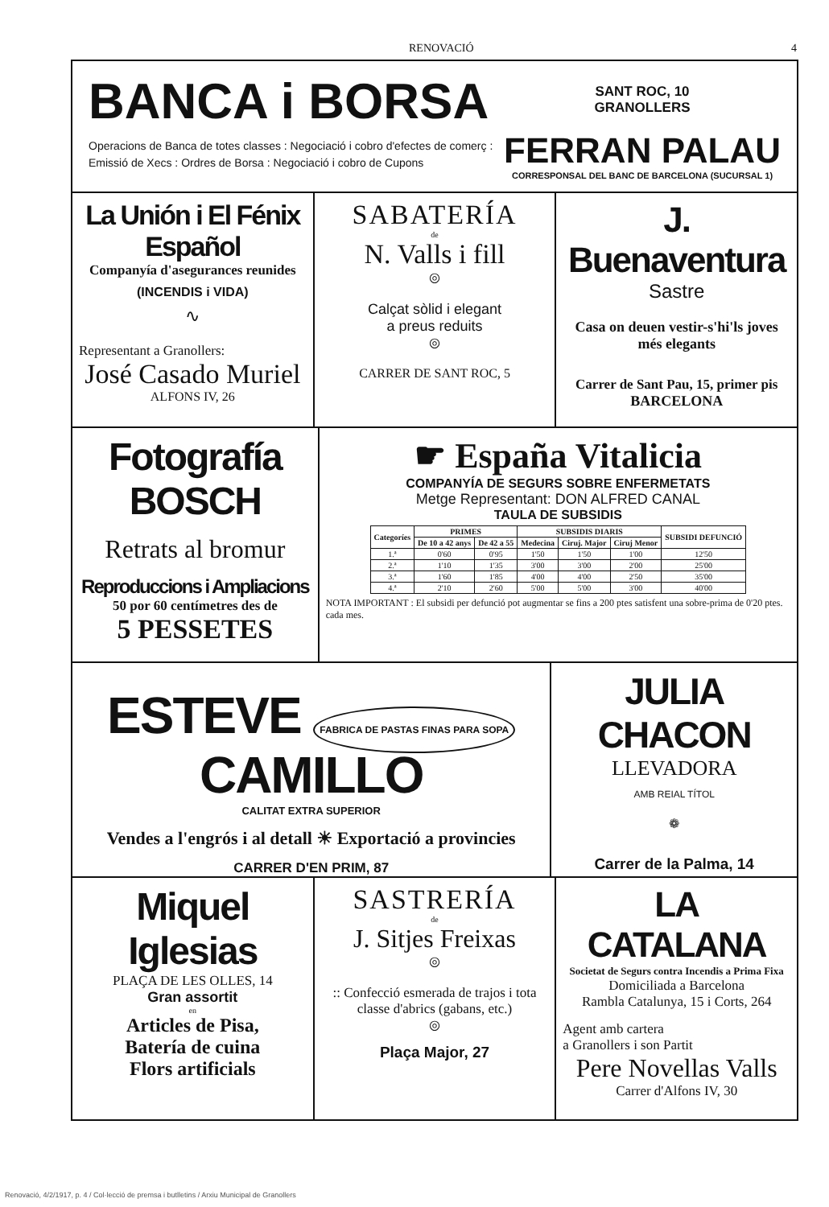RENOVACIÓ 4
BANCA i BORSA
Operacions de Banca de totes classes : Negociació i cobro d'efectes de comerç : Emissió de Xecs : Ordres de Borsa : Negociació i cobro de Cupons
SANT ROC, 10
GRANOLLERS
FERRAN PALAU
CORRESPONSAL DEL BANC DE BARCELONA (SUCURSAL 1)
La Unión i El Fénix Español
Companyía d'asegurances reunides
(INCENDIS i VIDA)
∿
Representant a Granollers:
José Casado Muriel
ALFONS IV, 26
SABATERÍA
de
N. Valls i fill
◎
Calçat sòlid i elegant
a preus reduits
◎
CARRER DE SANT ROC, 5
J. Buenaventura
Sastre
Casa on deuen vestir-s'hi'ls joves més elegants
Carrer de Sant Pau, 15, primer pis
BARCELONA
Fotografía BOSCH
Retrats al bromur
Reproduccions i Ampliacions
50 por 60 centímetres des de
5 PESSETES
☛ España Vitalicia
COMPANYÍA DE SEGURS SOBRE ENFERMETATS
Metge Representant: DON ALFRED CANAL
TAULA DE SUBSIDIS
| Categoríes | PRIMES | | SUBSIDIS DIARIS | | | SUBSIDI DEFUNCIÓ |
| --- | --- | --- | --- | --- | --- | --- |
| | De 10 a 42 anys | De 42 a 55 | Medecina | Ciruj. Major | Ciruj Menor | |
| 1.ª | 0'60 | 0'95 | 1'50 | 1'50 | 1'00 | 12'50 |
| 2.ª | 1'10 | 1'35 | 3'00 | 3'00 | 2'00 | 25'00 |
| 3.ª | 1'60 | 1'85 | 4'00 | 4'00 | 2'50 | 35'00 |
| 4.ª | 2'10 | 2'60 | 5'00 | 5'00 | 3'00 | 40'00 |
NOTA IMPORTANT : El subsidi per defunció pot augmentar se fins a 200 ptes satisfent una sobre-prima de 0'20 ptes. cada mes.
ESTEVE FABRICA DE PASTAS FINAS PARA SOPA CAMILLO
CALITAT EXTRA SUPERIOR
Vendes a l'engrós i al detall ☀ Exportació a provincies
CARRER D'EN PRIM, 87
JULIA CHACON
LLEVADORA
AMB REIAL TÍTOL
❁
Carrer de la Palma, 14
Miquel Iglesias
PLAÇA DE LES OLLES, 14
Gran assortit
en
Articles de Pisa,
Batería de cuina
Flors artificials
SASTRERÍA
de
J. Sitjes Freixas
◎
:: Confecció esmerada de trajos i tota classe d'abrics (gabans, etc.)
◎
Plaça Major, 27
LA CATALANA
Societat de Segurs contra Incendis a Prima Fixa
Domiciliada a Barcelona
Rambla Catalunya, 15 i Corts, 264
Agent amb cartera
a Granollers i son Partit
Pere Novellas Valls
Carrer d'Alfons IV, 30
Renovació, 4/2/1917, p. 4 / Col·lecció de premsa i butlletins / Arxiu Municipal de Granollers